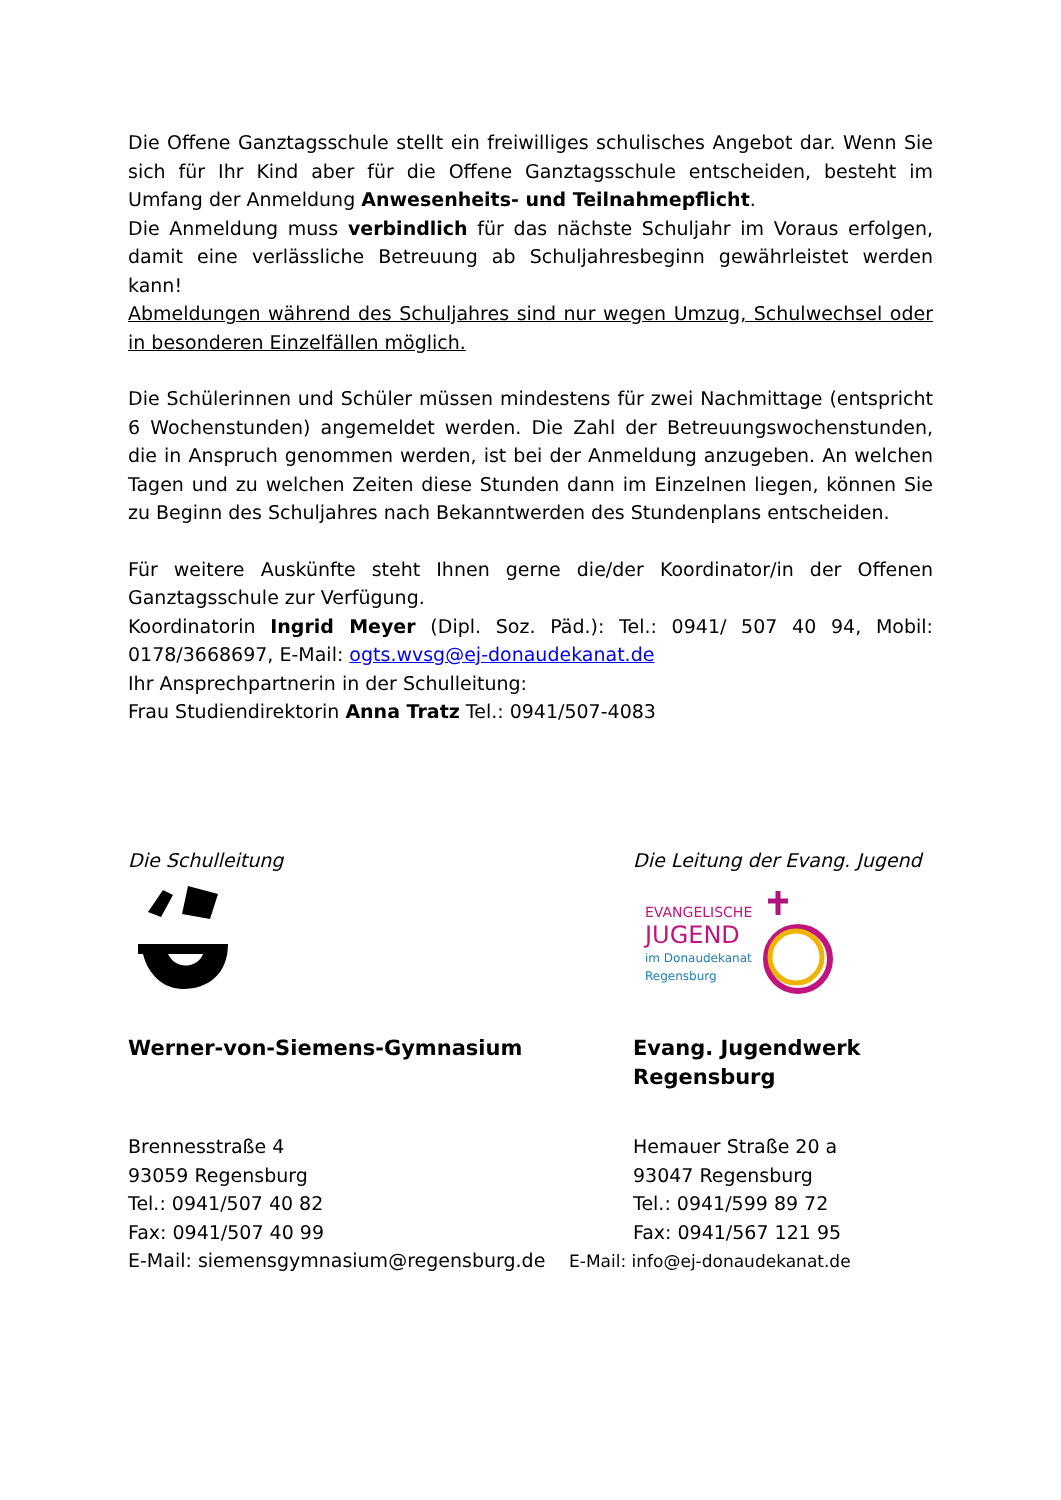Die Offene Ganztagsschule stellt ein freiwilliges schulisches Angebot dar. Wenn Sie sich für Ihr Kind aber für die Offene Ganztagsschule entscheiden, besteht im Umfang der Anmeldung Anwesenheits- und Teilnahmepflicht.
Die Anmeldung muss verbindlich für das nächste Schuljahr im Voraus erfolgen, damit eine verlässliche Betreuung ab Schuljahresbeginn gewährleistet werden kann!
Abmeldungen während des Schuljahres sind nur wegen Umzug, Schulwechsel oder in besonderen Einzelfällen möglich.
Die Schülerinnen und Schüler müssen mindestens für zwei Nachmittage (entspricht 6 Wochenstunden) angemeldet werden. Die Zahl der Betreuungswochenstunden, die in Anspruch genommen werden, ist bei der Anmeldung anzugeben. An welchen Tagen und zu welchen Zeiten diese Stunden dann im Einzelnen liegen, können Sie zu Beginn des Schuljahres nach Bekanntwerden des Stundenplans entscheiden.
Für weitere Auskünfte steht Ihnen gerne die/der Koordinator/in der Offenen Ganztagsschule zur Verfügung.
Koordinatorin Ingrid Meyer (Dipl. Soz. Päd.): Tel.: 0941/ 507 40 94, Mobil: 0178/3668697, E-Mail: ogts.wvsg@ej-donaudekanat.de
Ihr Ansprechpartnerin in der Schulleitung:
Frau Studiendirektorin Anna Tratz Tel.: 0941/507-4083
Die Schulleitung
Werner-von-Siemens-Gymnasium
Brennesstraße 4
93059 Regensburg
Tel.: 0941/507 40 82
Fax: 0941/507 40 99
E-Mail: siemensgymnasium@regensburg.de
Die Leitung der Evang. Jugend
EVANGELISCHE
JUGEND
im Donaudekanat
Regensburg
Evang. Jugendwerk
Regensburg
Hemauer Straße 20 a
93047 Regensburg
Tel.: 0941/599 89 72
Fax: 0941/567 121 95
E-Mail: info@ej-donaudekanat.de